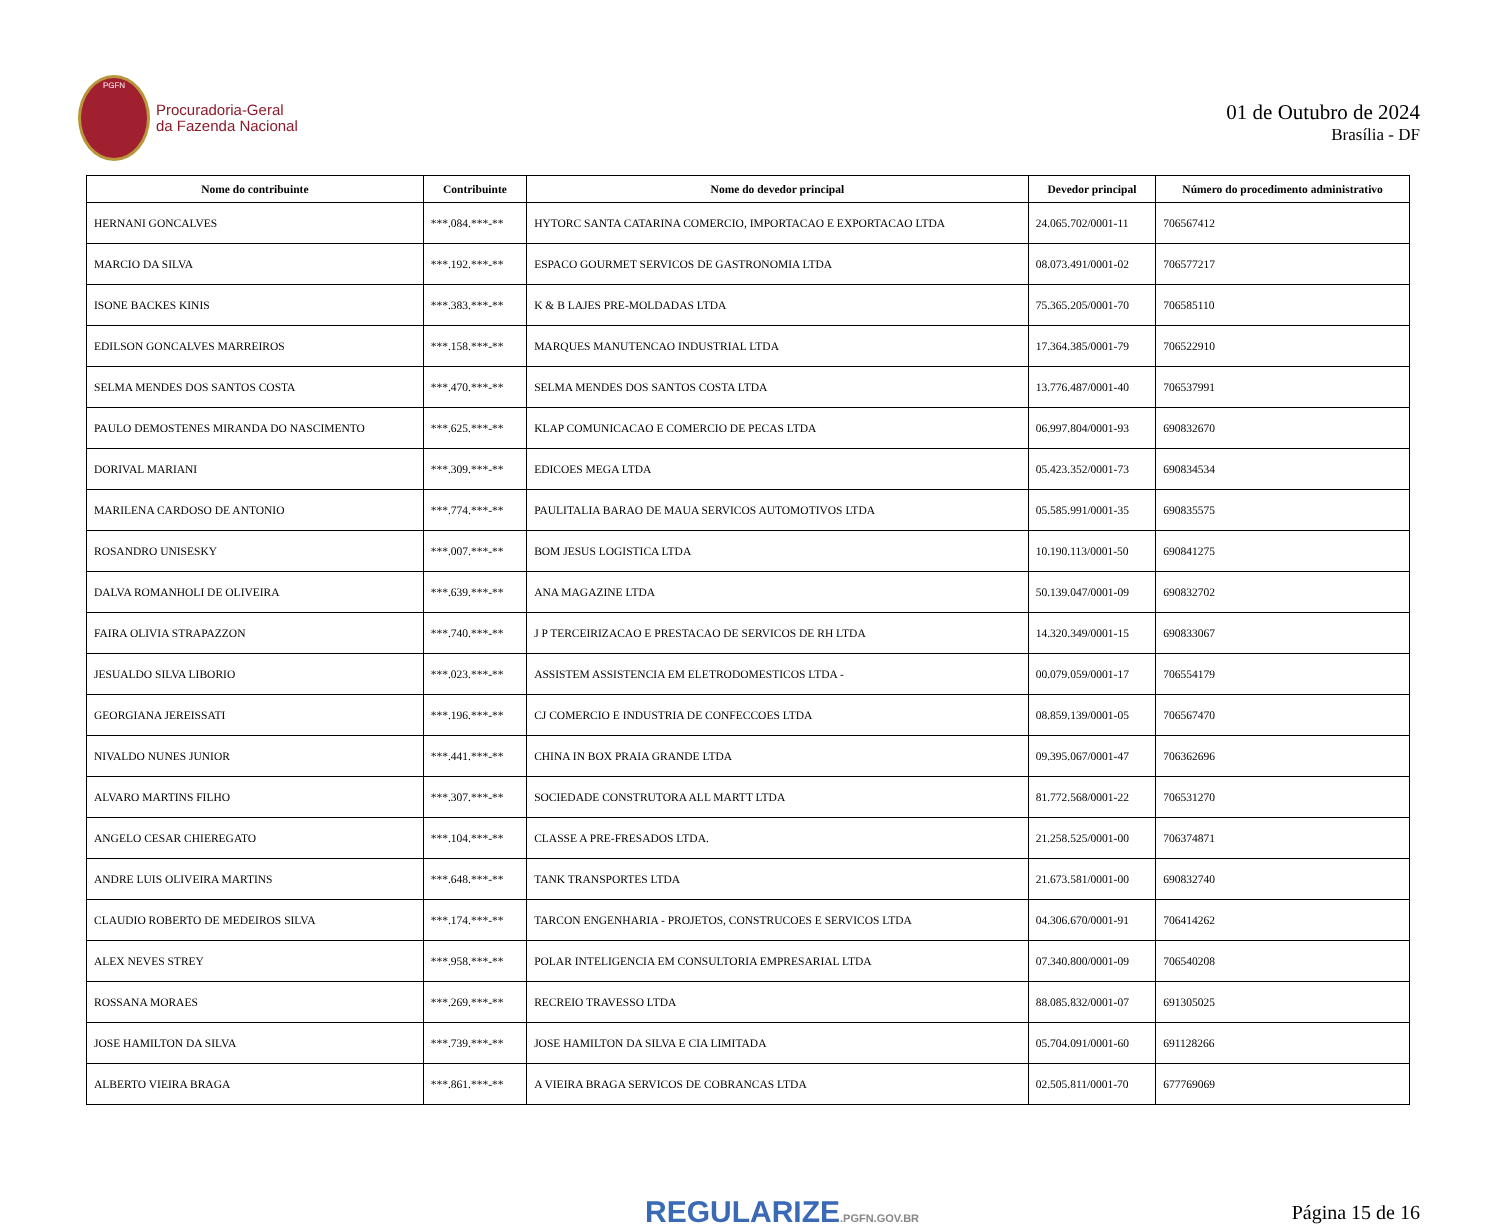PGFN
Procuradoria-Geral
da Fazenda Nacional
01 de Outubro de 2024
Brasília - DF
| Nome do contribuinte | Contribuinte | Nome do devedor principal | Devedor principal | Número do procedimento administrativo |
| --- | --- | --- | --- | --- |
| HERNANI GONCALVES | ***.084.***-** | HYTORC SANTA CATARINA COMERCIO, IMPORTACAO E EXPORTACAO LTDA | 24.065.702/0001-11 | 706567412 |
| MARCIO DA SILVA | ***.192.***-** | ESPACO GOURMET SERVICOS DE GASTRONOMIA LTDA | 08.073.491/0001-02 | 706577217 |
| ISONE BACKES KINIS | ***.383.***-** | K & B LAJES PRE-MOLDADAS LTDA | 75.365.205/0001-70 | 706585110 |
| EDILSON GONCALVES MARREIROS | ***.158.***-** | MARQUES MANUTENCAO INDUSTRIAL LTDA | 17.364.385/0001-79 | 706522910 |
| SELMA MENDES DOS SANTOS COSTA | ***.470.***-** | SELMA MENDES DOS SANTOS COSTA LTDA | 13.776.487/0001-40 | 706537991 |
| PAULO DEMOSTENES MIRANDA DO NASCIMENTO | ***.625.***-** | KLAP COMUNICACAO E COMERCIO DE PECAS LTDA | 06.997.804/0001-93 | 690832670 |
| DORIVAL MARIANI | ***.309.***-** | EDICOES MEGA LTDA | 05.423.352/0001-73 | 690834534 |
| MARILENA CARDOSO DE ANTONIO | ***.774.***-** | PAULITALIA BARAO DE MAUA SERVICOS AUTOMOTIVOS LTDA | 05.585.991/0001-35 | 690835575 |
| ROSANDRO UNISESKY | ***.007.***-** | BOM JESUS LOGISTICA LTDA | 10.190.113/0001-50 | 690841275 |
| DALVA ROMANHOLI DE OLIVEIRA | ***.639.***-** | ANA MAGAZINE LTDA | 50.139.047/0001-09 | 690832702 |
| FAIRA OLIVIA STRAPAZZON | ***.740.***-** | J P TERCEIRIZACAO E PRESTACAO DE SERVICOS DE RH LTDA | 14.320.349/0001-15 | 690833067 |
| JESUALDO SILVA LIBORIO | ***.023.***-** | ASSISTEM ASSISTENCIA EM ELETRODOMESTICOS LTDA - | 00.079.059/0001-17 | 706554179 |
| GEORGIANA JEREISSATI | ***.196.***-** | CJ COMERCIO E INDUSTRIA DE CONFECCOES LTDA | 08.859.139/0001-05 | 706567470 |
| NIVALDO NUNES JUNIOR | ***.441.***-** | CHINA IN BOX PRAIA GRANDE LTDA | 09.395.067/0001-47 | 706362696 |
| ALVARO MARTINS FILHO | ***.307.***-** | SOCIEDADE CONSTRUTORA ALL MARTT LTDA | 81.772.568/0001-22 | 706531270 |
| ANGELO CESAR CHIEREGATO | ***.104.***-** | CLASSE A PRE-FRESADOS LTDA. | 21.258.525/0001-00 | 706374871 |
| ANDRE LUIS OLIVEIRA MARTINS | ***.648.***-** | TANK TRANSPORTES LTDA | 21.673.581/0001-00 | 690832740 |
| CLAUDIO ROBERTO DE MEDEIROS SILVA | ***.174.***-** | TARCON ENGENHARIA - PROJETOS, CONSTRUCOES E SERVICOS LTDA | 04.306.670/0001-91 | 706414262 |
| ALEX NEVES STREY | ***.958.***-** | POLAR INTELIGENCIA EM CONSULTORIA EMPRESARIAL LTDA | 07.340.800/0001-09 | 706540208 |
| ROSSANA MORAES | ***.269.***-** | RECREIO TRAVESSO LTDA | 88.085.832/0001-07 | 691305025 |
| JOSE HAMILTON DA SILVA | ***.739.***-** | JOSE HAMILTON DA SILVA E CIA LIMITADA | 05.704.091/0001-60 | 691128266 |
| ALBERTO VIEIRA BRAGA | ***.861.***-** | A VIEIRA BRAGA SERVICOS DE COBRANCAS LTDA | 02.505.811/0001-70 | 677769069 |
REGULARIZE.PGFN.GOV.BR
Página 15 de 16